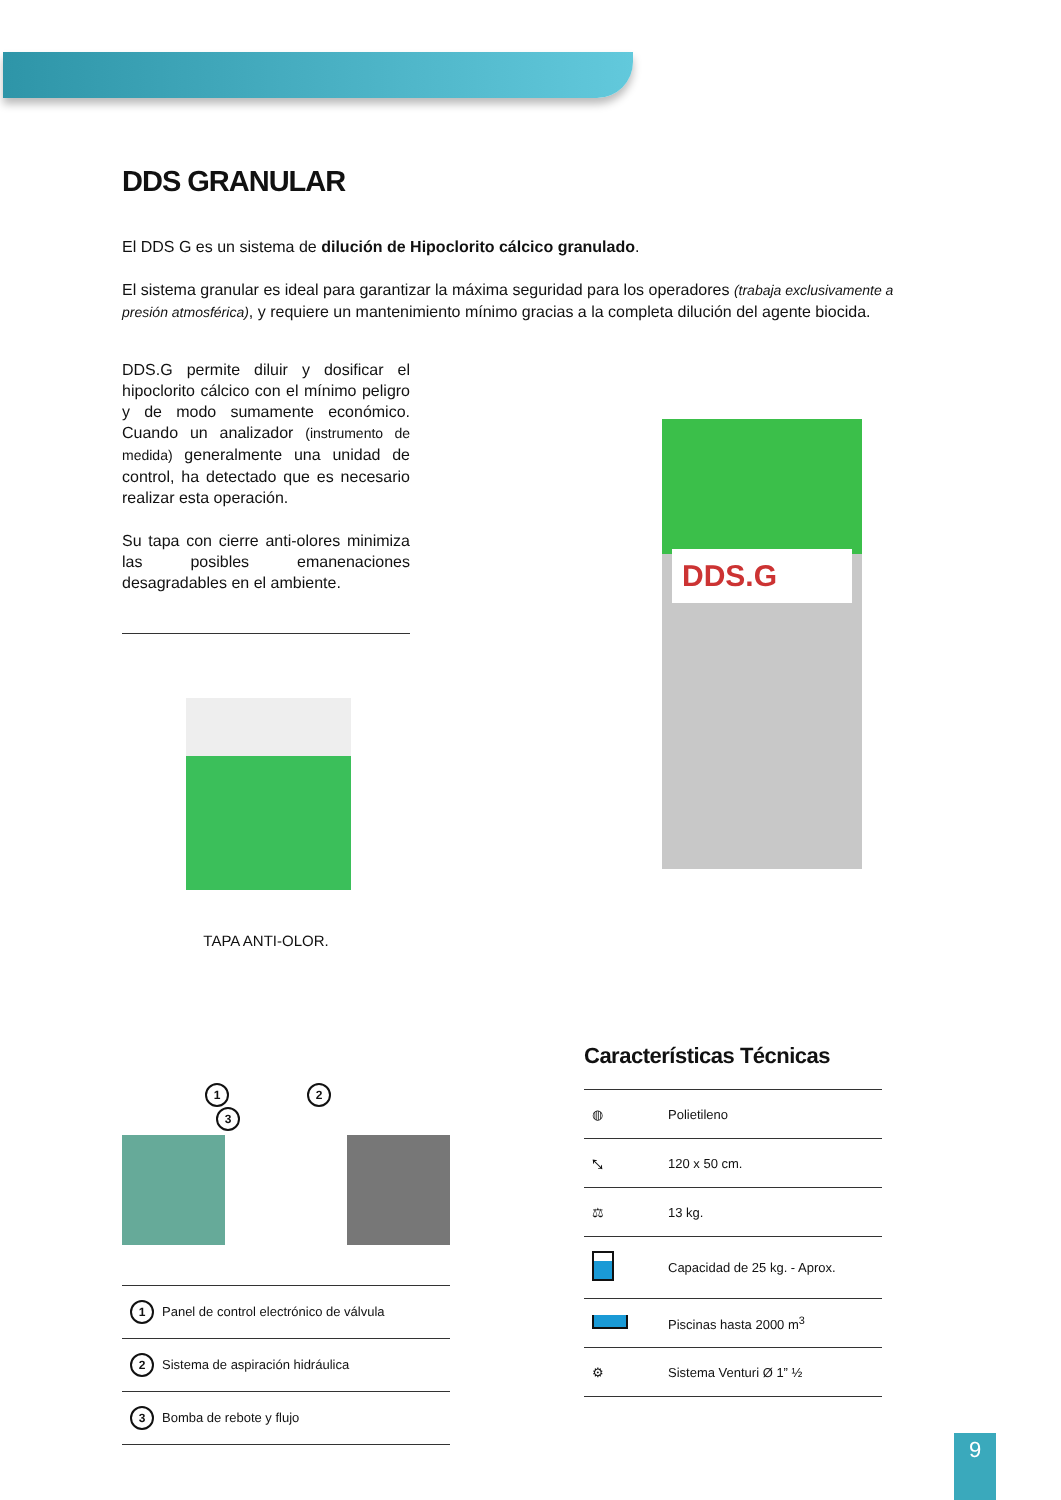DDS GRANULAR
El DDS G es un sistema de dilución de Hipoclorito cálcico granulado.
El sistema granular es ideal para garantizar la máxima seguridad para los operadores (trabaja exclusivamente a presión atmosférica), y requiere un mantenimiento mínimo gracias a la completa dilución del agente biocida.
DDS.G permite diluir y dosificar el hipoclorito cálcico con el mínimo peligro y de modo sumamente económico. Cuando un analizador (instrumento de medida) generalmente una unidad de control, ha detectado que es necesario realizar esta operación.
Su tapa con cierre anti-olores minimiza las posibles emanenaciones desagradables en el ambiente.
TAPA ANTI-OLOR.
DDS.G
1 2 3
| 1 Panel de control electrónico de válvula |
| 2 Sistema de aspiración hidráulica |
| 3 Bomba de rebote y flujo |
Características Técnicas
| ◍ | Polietileno |
| ⤡ | 120 x 50 cm. |
| ⚖ | 13 kg. |
| | Capacidad de 25 kg. - Aprox. |
| | Piscinas hasta 2000 m<sup>3</sup> |
| ⚙ | Sistema Venturi Ø 1” ½ |
9